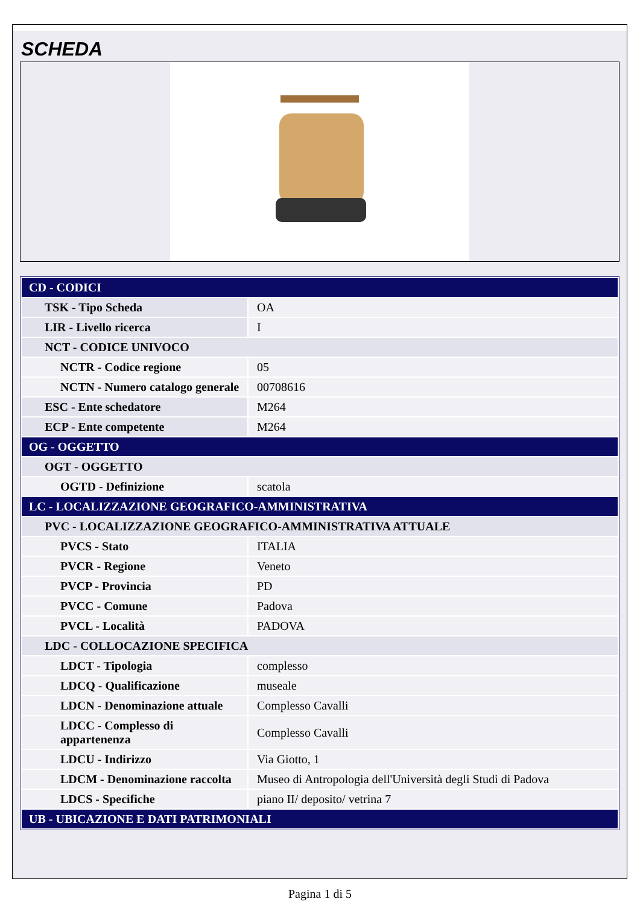SCHEDA
| CD - CODICI | |
| TSK - Tipo Scheda | OA |
| LIR - Livello ricerca | I |
| NCT - CODICE UNIVOCO | |
| NCTR - Codice regione | 05 |
| NCTN - Numero catalogo generale | 00708616 |
| ESC - Ente schedatore | M264 |
| ECP - Ente competente | M264 |
| OG - OGGETTO | |
| OGT - OGGETTO | |
| OGTD - Definizione | scatola |
| LC - LOCALIZZAZIONE GEOGRAFICO-AMMINISTRATIVA | |
| PVC - LOCALIZZAZIONE GEOGRAFICO-AMMINISTRATIVA ATTUALE | |
| PVCS - Stato | ITALIA |
| PVCR - Regione | Veneto |
| PVCP - Provincia | PD |
| PVCC - Comune | Padova |
| PVCL - Località | PADOVA |
| LDC - COLLOCAZIONE SPECIFICA | |
| LDCT - Tipologia | complesso |
| LDCQ - Qualificazione | museale |
| LDCN - Denominazione attuale | Complesso Cavalli |
| LDCC - Complesso di appartenenza | Complesso Cavalli |
| LDCU - Indirizzo | Via Giotto, 1 |
| LDCM - Denominazione raccolta | Museo di Antropologia dell'Università degli Studi di Padova |
| LDCS - Specifiche | piano II/ deposito/ vetrina 7 |
| UB - UBICAZIONE E DATI PATRIMONIALI | |
Pagina 1 di 5